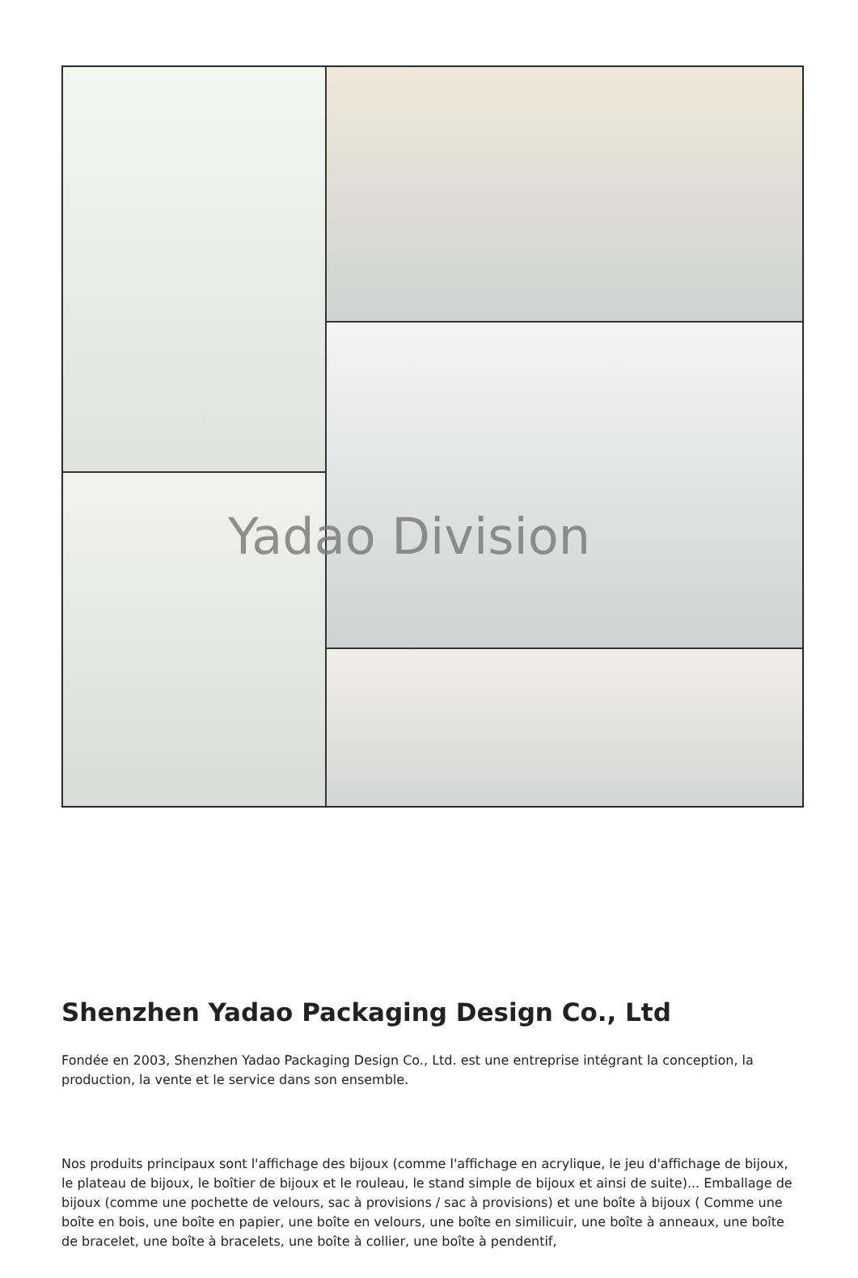Yadao Division
Shenzhen Yadao Packaging Design Co., Ltd
Fondée en 2003, Shenzhen Yadao Packaging Design Co., Ltd. est une entreprise intégrant la conception, la production, la vente et le service dans son ensemble.
Nos produits principaux sont l'affichage des bijoux (comme l'affichage en acrylique, le jeu d'affichage de bijoux, le plateau de bijoux, le boîtier de bijoux et le rouleau, le stand simple de bijoux et ainsi de suite)... Emballage de bijoux (comme une pochette de velours, sac à provisions / sac à provisions) et une boîte à bijoux ( Comme une boîte en bois, une boîte en papier, une boîte en velours, une boîte en similicuir, une boîte à anneaux, une boîte de bracelet, une boîte à bracelets, une boîte à collier, une boîte à pendentif,